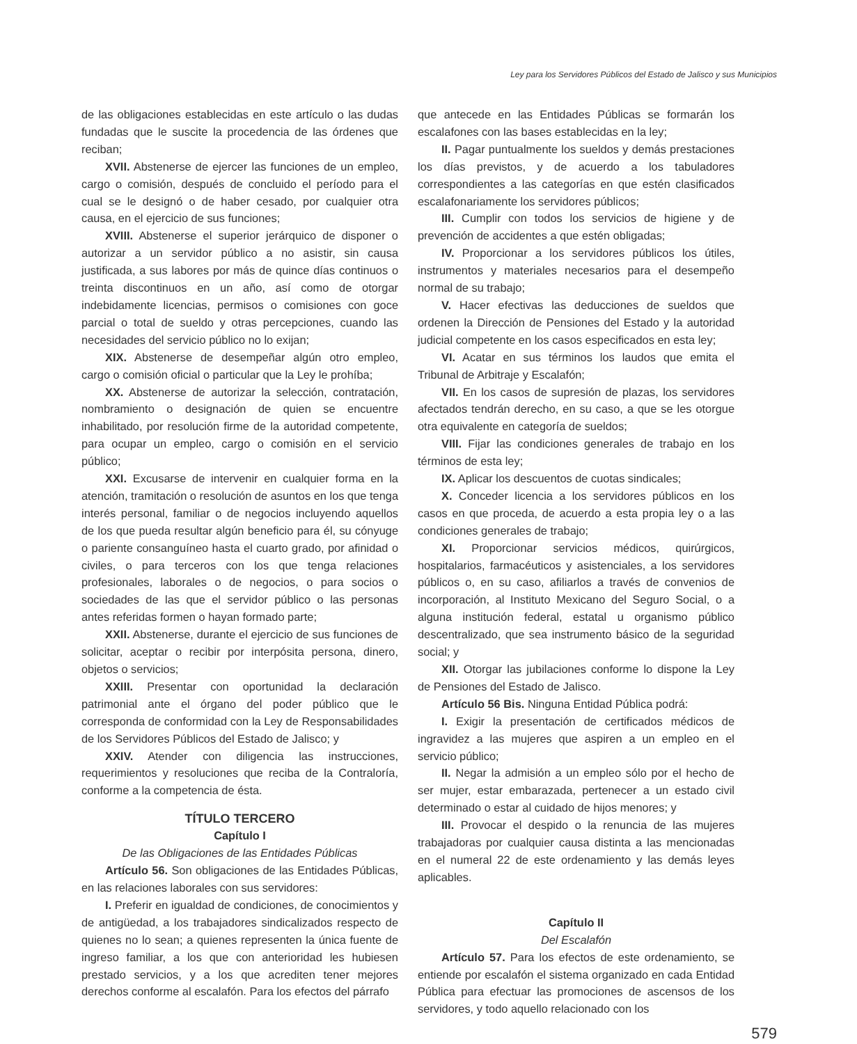Ley para los Servidores Públicos del Estado de Jalisco y sus Municipios
de las obligaciones establecidas en este artículo o las dudas fundadas que le suscite la procedencia de las órdenes que reciban;
XVII. Abstenerse de ejercer las funciones de un empleo, cargo o comisión, después de concluido el período para el cual se le designó o de haber cesado, por cualquier otra causa, en el ejercicio de sus funciones;
XVIII. Abstenerse el superior jerárquico de disponer o autorizar a un servidor público a no asistir, sin causa justificada, a sus labores por más de quince días continuos o treinta discontinuos en un año, así como de otorgar indebidamente licencias, permisos o comisiones con goce parcial o total de sueldo y otras percepciones, cuando las necesidades del servicio público no lo exijan;
XIX. Abstenerse de desempeñar algún otro empleo, cargo o comisión oficial o particular que la Ley le prohíba;
XX. Abstenerse de autorizar la selección, contratación, nombramiento o designación de quien se encuentre inhabilitado, por resolución firme de la autoridad competente, para ocupar un empleo, cargo o comisión en el servicio público;
XXI. Excusarse de intervenir en cualquier forma en la atención, tramitación o resolución de asuntos en los que tenga interés personal, familiar o de negocios incluyendo aquellos de los que pueda resultar algún beneficio para él, su cónyuge o pariente consanguíneo hasta el cuarto grado, por afinidad o civiles, o para terceros con los que tenga relaciones profesionales, laborales o de negocios, o para socios o sociedades de las que el servidor público o las personas antes referidas formen o hayan formado parte;
XXII. Abstenerse, durante el ejercicio de sus funciones de solicitar, aceptar o recibir por interpósita persona, dinero, objetos o servicios;
XXIII. Presentar con oportunidad la declaración patrimonial ante el órgano del poder público que le corresponda de conformidad con la Ley de Responsabilidades de los Servidores Públicos del Estado de Jalisco; y
XXIV. Atender con diligencia las instrucciones, requerimientos y resoluciones que reciba de la Contraloría, conforme a la competencia de ésta.
TÍTULO TERCERO
Capítulo I
De las Obligaciones de las Entidades Públicas
Artículo 56. Son obligaciones de las Entidades Públicas, en las relaciones laborales con sus servidores:
I. Preferir en igualdad de condiciones, de conocimientos y de antigüedad, a los trabajadores sindicalizados respecto de quienes no lo sean; a quienes representen la única fuente de ingreso familiar, a los que con anterioridad les hubiesen prestado servicios, y a los que acrediten tener mejores derechos conforme al escalafón. Para los efectos del párrafo
que antecede en las Entidades Públicas se formarán los escalafones con las bases establecidas en la ley;
II. Pagar puntualmente los sueldos y demás prestaciones los días previstos, y de acuerdo a los tabuladores correspondientes a las categorías en que estén clasificados escalafonariamente los servidores públicos;
III. Cumplir con todos los servicios de higiene y de prevención de accidentes a que estén obligadas;
IV. Proporcionar a los servidores públicos los útiles, instrumentos y materiales necesarios para el desempeño normal de su trabajo;
V. Hacer efectivas las deducciones de sueldos que ordenen la Dirección de Pensiones del Estado y la autoridad judicial competente en los casos especificados en esta ley;
VI. Acatar en sus términos los laudos que emita el Tribunal de Arbitraje y Escalafón;
VII. En los casos de supresión de plazas, los servidores afectados tendrán derecho, en su caso, a que se les otorgue otra equivalente en categoría de sueldos;
VIII. Fijar las condiciones generales de trabajo en los términos de esta ley;
IX. Aplicar los descuentos de cuotas sindicales;
X. Conceder licencia a los servidores públicos en los casos en que proceda, de acuerdo a esta propia ley o a las condiciones generales de trabajo;
XI. Proporcionar servicios médicos, quirúrgicos, hospitalarios, farmacéuticos y asistenciales, a los servidores públicos o, en su caso, afiliarlos a través de convenios de incorporación, al Instituto Mexicano del Seguro Social, o a alguna institución federal, estatal u organismo público descentralizado, que sea instrumento básico de la seguridad social; y
XII. Otorgar las jubilaciones conforme lo dispone la Ley de Pensiones del Estado de Jalisco.
Artículo 56 Bis. Ninguna Entidad Pública podrá:
I. Exigir la presentación de certificados médicos de ingravidez a las mujeres que aspiren a un empleo en el servicio público;
II. Negar la admisión a un empleo sólo por el hecho de ser mujer, estar embarazada, pertenecer a un estado civil determinado o estar al cuidado de hijos menores; y
III. Provocar el despido o la renuncia de las mujeres trabajadoras por cualquier causa distinta a las mencionadas en el numeral 22 de este ordenamiento y las demás leyes aplicables.
Capítulo II
Del Escalafón
Artículo 57. Para los efectos de este ordenamiento, se entiende por escalafón el sistema organizado en cada Entidad Pública para efectuar las promociones de ascensos de los servidores, y todo aquello relacionado con los
579